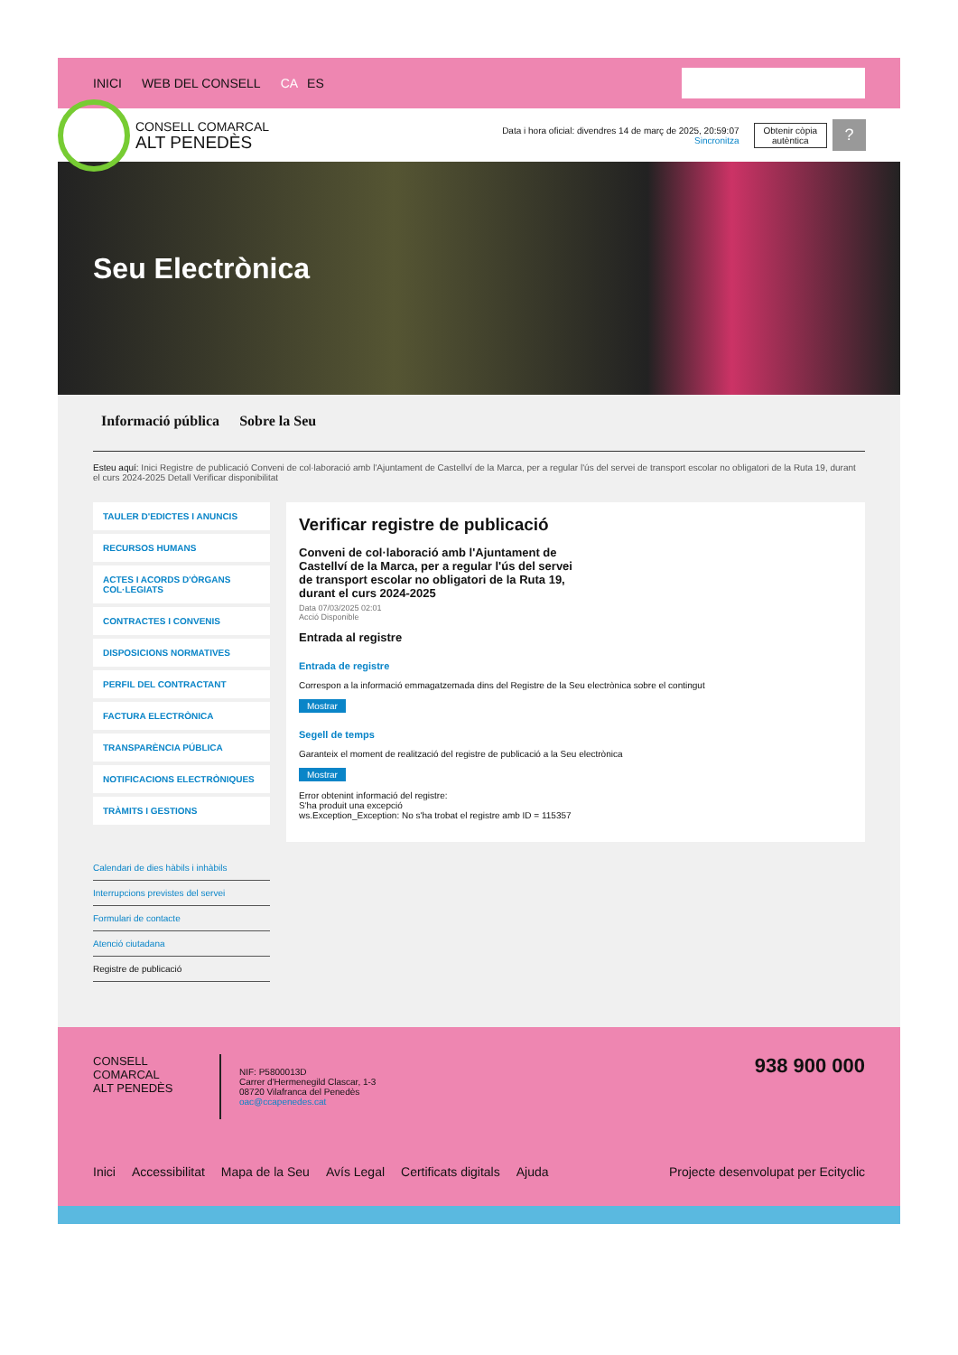INICI WEB DEL CONSELL CA ES
CONSELL COMARCAL
ALT PENEDÈS
Data i hora oficial: divendres 14 de març de 2025, 20:59:07
Sincronitza
Obtenir còpia
autèntica
?
Seu Electrònica
Informació pública Sobre la Seu
Esteu aquí: Inici Registre de publicació Conveni de col·laboració amb l'Ajuntament de Castellví de la Marca, per a regular l'ús del servei de transport escolar no obligatori de la Ruta 19, durant el curs 2024-2025 Detall Verificar disponibilitat
TAULER D'EDICTES I ANUNCIS
RECURSOS HUMANS
ACTES I ACORDS D'ÒRGANS COL·LEGIATS
CONTRACTES I CONVENIS
DISPOSICIONS NORMATIVES
PERFIL DEL CONTRACTANT
FACTURA ELECTRÒNICA
TRANSPARÈNCIA PÚBLICA
NOTIFICACIONS ELECTRÒNIQUES
TRÀMITS I GESTIONS
Calendari de dies hàbils i inhàbils
Interrupcions previstes del servei
Formulari de contacte
Atenció ciutadana
Registre de publicació
Verificar registre de publicació
Conveni de col·laboració amb l'Ajuntament de Castellví de la Marca, per a regular l'ús del servei de transport escolar no obligatori de la Ruta 19, durant el curs 2024-2025
Data 07/03/2025 02:01
Acció Disponible
Entrada al registre
Entrada de registre
Correspon a la informació emmagatzemada dins del Registre de la Seu electrònica sobre el contingut
Mostrar
Segell de temps
Garanteix el moment de realització del registre de publicació a la Seu electrònica
Mostrar
Error obtenint informació del registre:
S'ha produit una excepció
ws.Exception_Exception: No s'ha trobat el registre amb ID = 115357
CONSELL COMARCAL
ALT PENEDÈS
NIF: P5800013D
Carrer d'Hermenegild Clascar, 1-3
08720 Vilafranca del Penedès
oac@ccapenedes.cat
938 900 000
Inici Accessibilitat Mapa de la Seu Avís Legal Certificats digitals Ajuda Projecte desenvolupat per Ecityclic